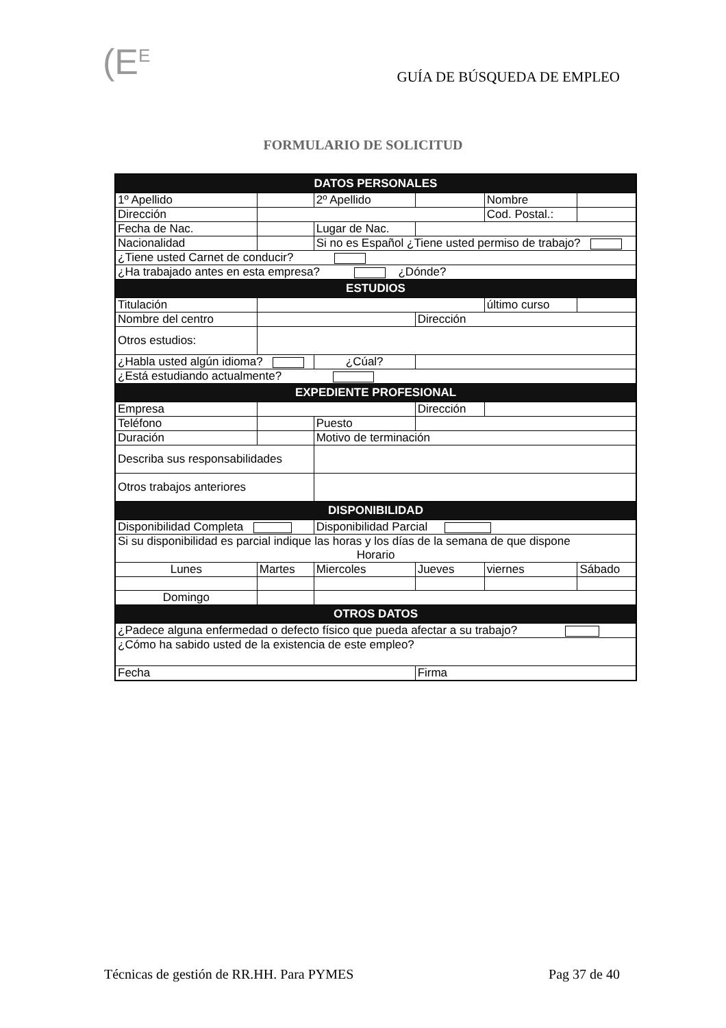(E<sup>E</sup> GUÍA DE BÚSQUEDA DE EMPLEO
FORMULARIO DE SOLICITUD
| DATOS PERSONALES | | | | | |
| --- | --- | --- | --- | --- | --- |
| 1º Apellido | | 2º Apellido | | Nombre | |
| Dirección | | | | Cod. Postal.: | |
| Fecha de Nac. | | Lugar de Nac. | | | |
| Nacionalidad | | Si no es Español ¿Tiene usted permiso de trabajo? | | | |
| ¿Tiene usted Carnet de conducir? | | | | | |
| ¿Ha trabajado antes en esta empresa? ¿Dónde? | | | | | |
| ESTUDIOS | | | | | |
| Titulación | | | | último curso | |
| Nombre del centro | | | Dirección | | |
| Otros estudios: | | | | | |
| ¿Habla usted algún idioma? | | ¿Cúal? | | | |
| ¿Está estudiando actualmente? | | | | | |
| EXPEDIENTE PROFESIONAL | | | | | |
| Empresa | | | Dirección | | |
| Teléfono | | Puesto | | | |
| Duración | | Motivo de terminación | | | |
| Describa sus responsabilidades | | | | | |
| Otros trabajos anteriores | | | | | |
| DISPONIBILIDAD | | | | | |
| Disponibilidad Completa | | Disponibilidad Parcial | | | |
| Si su disponibilidad es parcial indique las horas y los días de la semana de que dispone Horario | | | | | |
| Lunes | Martes | Miercoles | Jueves | viernes | Sábado |
| Domingo | | | | | |
| OTROS DATOS | | | | | |
| ¿Padece alguna enfermedad o defecto físico que pueda afectar a su trabajo? | | | | | |
| ¿Cómo ha sabido usted de la existencia de este empleo? | | | | | |
| Fecha | | | Firma | | |
Técnicas de gestión de RR.HH. Para PYMES Pag 37 de 40